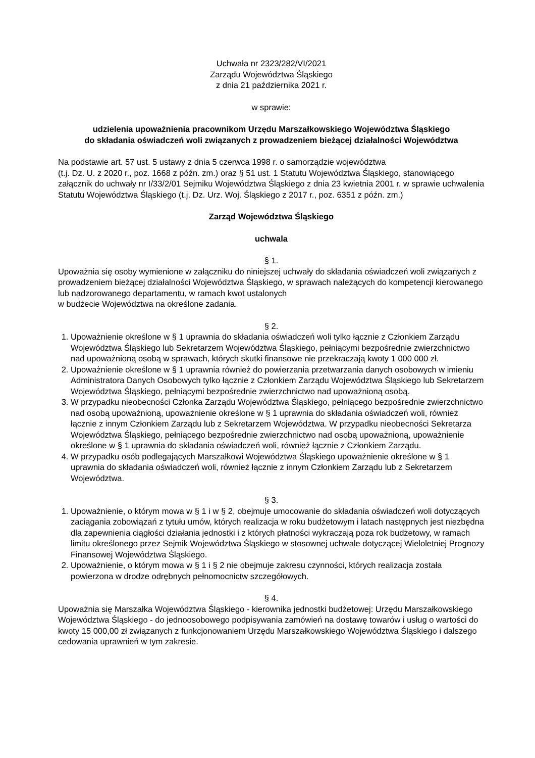Uchwała nr 2323/282/VI/2021
Zarządu Województwa Śląskiego
z dnia 21 października 2021 r.
w sprawie:
udzielenia upoważnienia pracownikom Urzędu Marszałkowskiego Województwa Śląskiego
do składania oświadczeń woli związanych z prowadzeniem bieżącej działalności Województwa
Na podstawie art. 57 ust. 5 ustawy z dnia 5 czerwca 1998 r. o samorządzie województwa
(t.j. Dz. U. z 2020 r., poz. 1668 z późn. zm.) oraz § 51 ust. 1 Statutu Województwa Śląskiego, stanowiącego załącznik do uchwały nr I/33/2/01 Sejmiku Województwa Śląskiego z dnia 23 kwietnia 2001 r. w sprawie uchwalenia Statutu Województwa Śląskiego (t.j. Dz. Urz. Woj. Śląskiego z 2017 r., poz. 6351 z późn. zm.)
Zarząd Województwa Śląskiego
uchwala
§ 1.
Upoważnia się osoby wymienione w załączniku do niniejszej uchwały do składania oświadczeń woli związanych z prowadzeniem bieżącej działalności Województwa Śląskiego, w sprawach należących do kompetencji kierowanego lub nadzorowanego departamentu, w ramach kwot ustalonych
w budżecie Województwa na określone zadania.
§ 2.
1. Upoważnienie określone w § 1 uprawnia do składania oświadczeń woli tylko łącznie z Członkiem Zarządu Województwa Śląskiego lub Sekretarzem Województwa Śląskiego, pełniącymi bezpośrednie zwierzchnictwo nad upoważnioną osobą w sprawach, których skutki finansowe nie przekraczają kwoty 1 000 000 zł.
2. Upoważnienie określone w § 1 uprawnia również do powierzania przetwarzania danych osobowych w imieniu Administratora Danych Osobowych tylko łącznie z Członkiem Zarządu Województwa Śląskiego lub Sekretarzem Województwa Śląskiego, pełniącymi bezpośrednie zwierzchnictwo nad upoważnioną osobą.
3. W przypadku nieobecności Członka Zarządu Województwa Śląskiego, pełniącego bezpośrednie zwierzchnictwo nad osobą upoważnioną, upoważnienie określone w § 1 uprawnia do składania oświadczeń woli, również łącznie z innym Członkiem Zarządu lub z Sekretarzem Województwa. W przypadku nieobecności Sekretarza Województwa Śląskiego, pełniącego bezpośrednie zwierzchnictwo nad osobą upoważnioną, upoważnienie określone w § 1 uprawnia do składania oświadczeń woli, również łącznie z Członkiem Zarządu.
4. W przypadku osób podlegających Marszałkowi Województwa Śląskiego upoważnienie określone w § 1 uprawnia do składania oświadczeń woli, również łącznie z innym Członkiem Zarządu lub z Sekretarzem Województwa.
§ 3.
1. Upoważnienie, o którym mowa w § 1 i w § 2, obejmuje umocowanie do składania oświadczeń woli dotyczących zaciągania zobowiązań z tytułu umów, których realizacja w roku budżetowym i latach następnych jest niezbędna dla zapewnienia ciągłości działania jednostki i z których płatności wykraczają poza rok budżetowy, w ramach limitu określonego przez Sejmik Województwa Śląskiego w stosownej uchwale dotyczącej Wieloletniej Prognozy Finansowej Województwa Śląskiego.
2. Upoważnienie, o którym mowa w § 1 i § 2 nie obejmuje zakresu czynności, których realizacja została powierzona w drodze odrębnych pełnomocnictw szczegółowych.
§ 4.
Upoważnia się Marszałka Województwa Śląskiego - kierownika jednostki budżetowej: Urzędu Marszałkowskiego Województwa Śląskiego - do jednoosobowego podpisywania zamówień na dostawę towarów i usług o wartości do kwoty 15 000,00 zł związanych z funkcjonowaniem Urzędu Marszałkowskiego Województwa Śląskiego i dalszego cedowania uprawnień w tym zakresie.